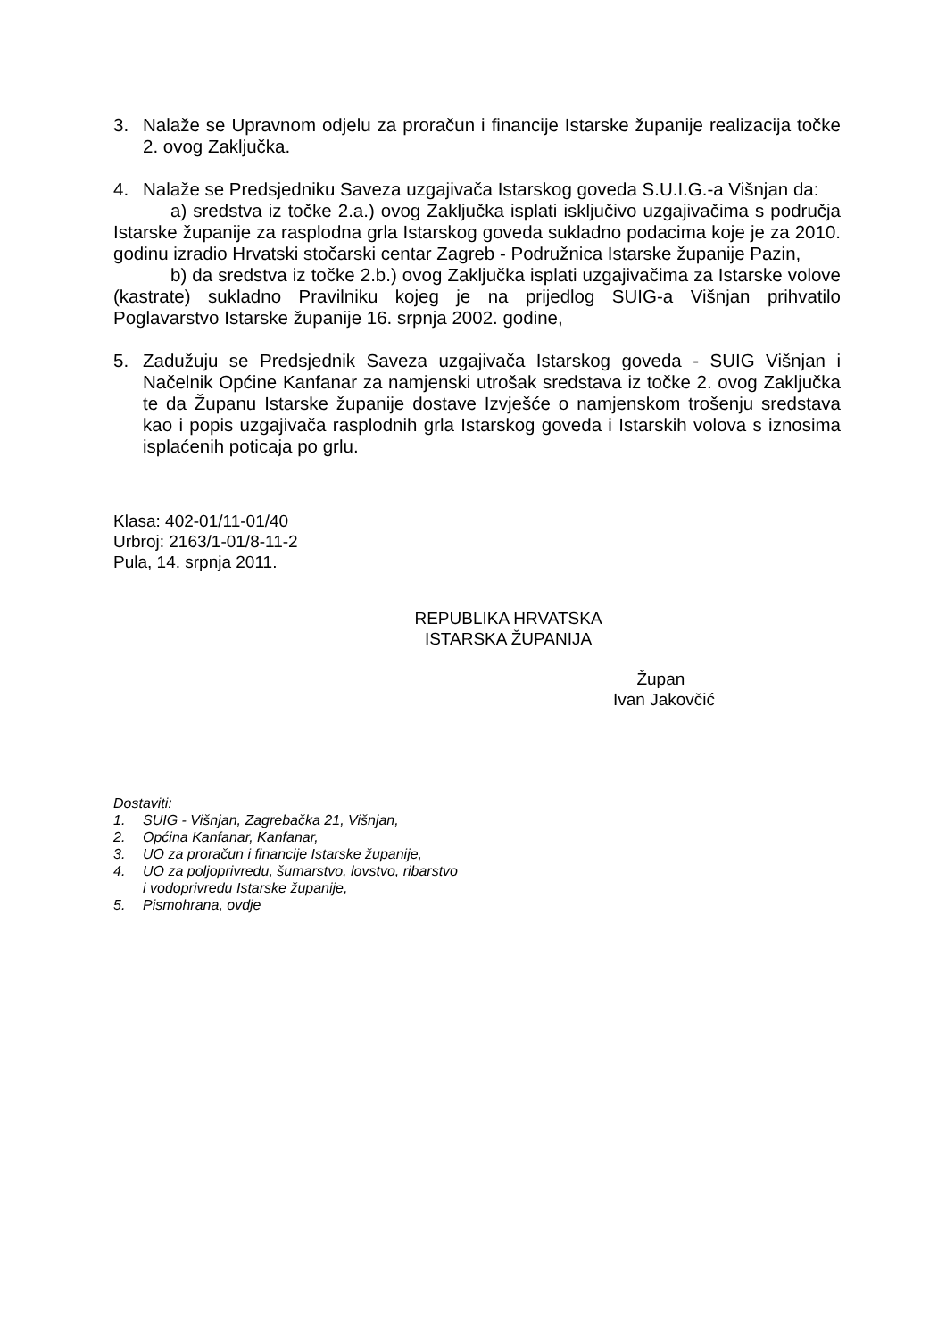3. Nalaže se Upravnom odjelu za proračun i financije Istarske županije realizacija točke 2. ovog Zaključka.
4. Nalaže se Predsjedniku Saveza uzgajivača Istarskog goveda S.U.I.G.-a Višnjan da:
a) sredstva iz točke 2.a.) ovog Zaključka isplati isključivo uzgajivačima s područja Istarske županije za rasplodna grla Istarskog goveda sukladno podacima koje je za 2010. godinu izradio Hrvatski stočarski centar Zagreb - Podružnica Istarske županije Pazin,
b) da sredstva iz točke 2.b.) ovog Zaključka isplati uzgajivačima za Istarske volove (kastrate) sukladno Pravilniku kojeg je na prijedlog SUIG-a Višnjan prihvatilo Poglavarstvo Istarske županije 16. srpnja 2002. godine,
5. Zadužuju se Predsjednik Saveza uzgajivača Istarskog goveda - SUIG Višnjan i Načelnik Općine Kanfanar za namjenski utrošak sredstava iz točke 2. ovog Zaključka te da Županu Istarske županije dostave Izvješće o namjenskom trošenju sredstava kao i popis uzgajivača rasplodnih grla Istarskog goveda i Istarskih volova s iznosima isplaćenih poticaja po grlu.
Klasa: 402-01/11-01/40
Urbroj: 2163/1-01/8-11-2
Pula, 14. srpnja 2011.
REPUBLIKA HRVATSKA
ISTARSKA ŽUPANIJA
Župan
Ivan Jakovčić
Dostaviti:
1. SUIG - Višnjan, Zagrebačka 21, Višnjan,
2. Općina Kanfanar, Kanfanar,
3. UO za proračun i financije Istarske županije,
4. UO za poljoprivredu, šumarstvo, lovstvo, ribarstvo
i vodoprivredu Istarske županije,
5. Pismohrana, ovdje